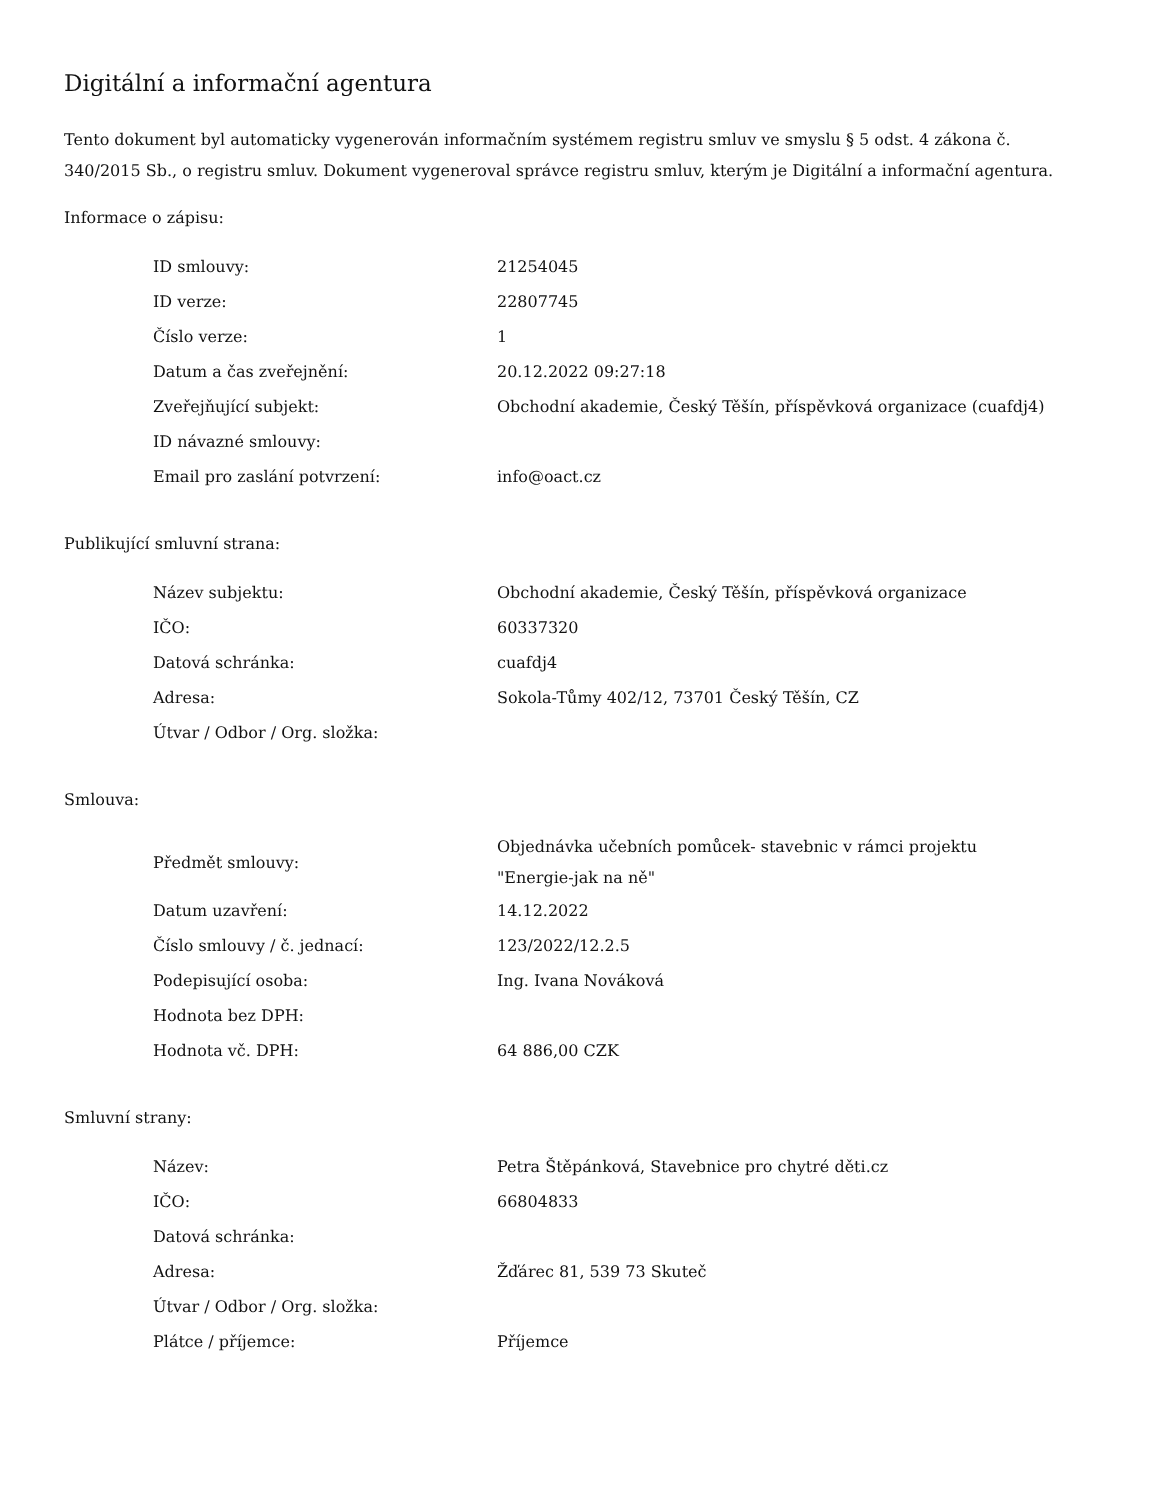Digitální a informační agentura
Tento dokument byl automaticky vygenerován informačním systémem registru smluv ve smyslu § 5 odst. 4 zákona č. 340/2015 Sb., o registru smluv. Dokument vygeneroval správce registru smluv, kterým je Digitální a informační agentura.
Informace o zápisu:
| ID smlouvy: | 21254045 |
| ID verze: | 22807745 |
| Číslo verze: | 1 |
| Datum a čas zveřejnění: | 20.12.2022 09:27:18 |
| Zveřejňující subjekt: | Obchodní akademie, Český Těšín, příspěvková organizace (cuafdj4) |
| ID návazné smlouvy: | |
| Email pro zaslání potvrzení: | info@oact.cz |
Publikující smluvní strana:
| Název subjektu: | Obchodní akademie, Český Těšín, příspěvková organizace |
| IČO: | 60337320 |
| Datová schránka: | cuafdj4 |
| Adresa: | Sokola-Tůmy 402/12, 73701 Český Těšín, CZ |
| Útvar / Odbor / Org. složka: | |
Smlouva:
| Předmět smlouvy: | Objednávka učebních pomůcek- stavebnic v rámci projektu "Energie-jak na ně" |
| Datum uzavření: | 14.12.2022 |
| Číslo smlouvy / č. jednací: | 123/2022/12.2.5 |
| Podepisující osoba: | Ing. Ivana Nováková |
| Hodnota bez DPH: | |
| Hodnota vč. DPH: | 64 886,00 CZK |
Smluvní strany:
| Název: | Petra Štěpánková, Stavebnice pro chytré děti.cz |
| IČO: | 66804833 |
| Datová schránka: | |
| Adresa: | Žďárec 81, 539 73 Skuteč |
| Útvar / Odbor / Org. složka: | |
| Plátce / příjemce: | Příjemce |